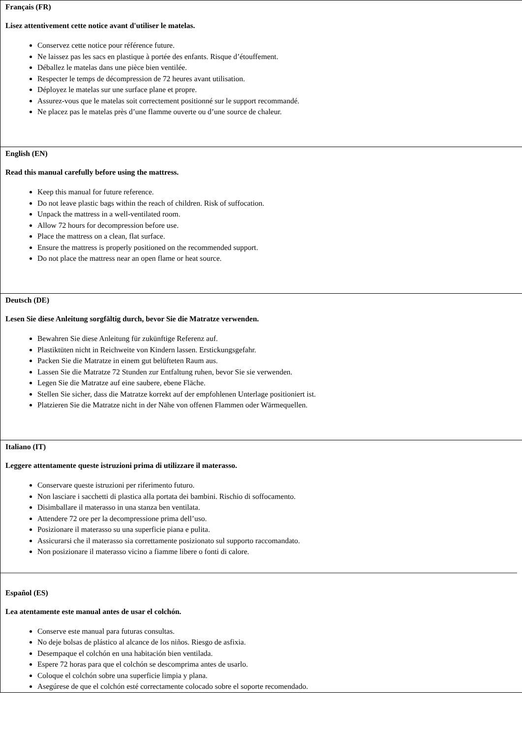| Français (FR) Lisez attentivement cette notice avant d'utiliser le matelas. Conservez cette notice pour référence future. Ne laissez pas les sacs en plastique à portée des enfants. Risque d’étouffement. Déballez le matelas dans une pièce bien ventilée. Respecter le temps de décompression de 72 heures avant utilisation. Déployez le matelas sur une surface plane et propre. Assurez-vous que le matelas soit correctement positionné sur le support recommandé. Ne placez pas le matelas près d’une flamme ouverte ou d’une source de chaleur. |
| English (EN) Read this manual carefully before using the mattress. Keep this manual for future reference. Do not leave plastic bags within the reach of children. Risk of suffocation. Unpack the mattress in a well-ventilated room. Allow 72 hours for decompression before use. Place the mattress on a clean, flat surface. Ensure the mattress is properly positioned on the recommended support. Do not place the mattress near an open flame or heat source. |
| Deutsch (DE) Lesen Sie diese Anleitung sorgfältig durch, bevor Sie die Matratze verwenden. Bewahren Sie diese Anleitung für zukünftige Referenz auf. Plastiktüten nicht in Reichweite von Kindern lassen. Erstickungsgefahr. Packen Sie die Matratze in einem gut belüfteten Raum aus. Lassen Sie die Matratze 72 Stunden zur Entfaltung ruhen, bevor Sie sie verwenden. Legen Sie die Matratze auf eine saubere, ebene Fläche. Stellen Sie sicher, dass die Matratze korrekt auf der empfohlenen Unterlage positioniert ist. Platzieren Sie die Matratze nicht in der Nähe von offenen Flammen oder Wärmequellen. |
| Italiano (IT) Leggere attentamente queste istruzioni prima di utilizzare il materasso. Conservare queste istruzioni per riferimento futuro. Non lasciare i sacchetti di plastica alla portata dei bambini. Rischio di soffocamento. Disimballare il materasso in una stanza ben ventilata. Attendere 72 ore per la decompressione prima dell’uso. Posizionare il materasso su una superficie piana e pulita. Assicurarsi che il materasso sia correttamente posizionato sul supporto raccomandato. Non posizionare il materasso vicino a fiamme libere o fonti di calore. Español (ES) Lea atentamente este manual antes de usar el colchón. Conserve este manual para futuras consultas. No deje bolsas de plástico al alcance de los niños. Riesgo de asfixia. Desempaque el colchón en una habitación bien ventilada. Espere 72 horas para que el colchón se descomprima antes de usarlo. Coloque el colchón sobre una superficie limpia y plana. Asegúrese de que el colchón esté correctamente colocado sobre el soporte recomendado. |